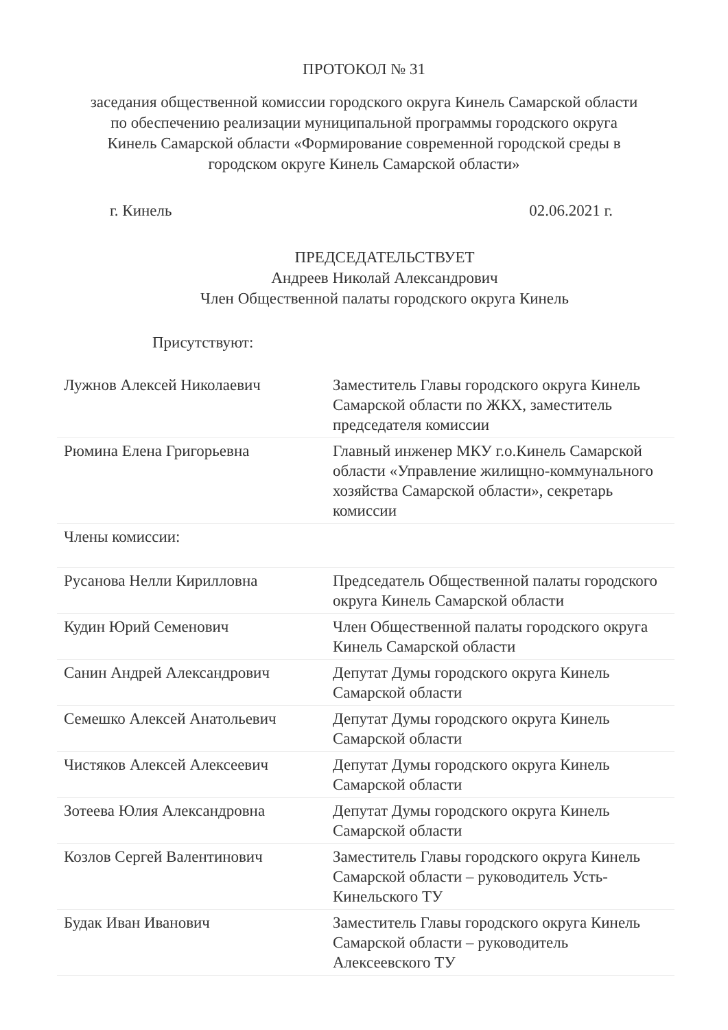ПРОТОКОЛ № 31
заседания общественной комиссии городского округа Кинель Самарской области по обеспечению реализации муниципальной программы городского округа Кинель Самарской области «Формирование современной городской среды в городском округе Кинель Самарской области»
г. Кинель 02.06.2021 г.
ПРЕДСЕДАТЕЛЬСТВУЕТ
Андреев Николай Александрович
Член Общественной палаты городского округа Кинель
Присутствуют:
| Лужнов Алексей Николаевич | Заместитель Главы городского округа Кинель Самарской области по ЖКХ, заместитель председателя комиссии |
| Рюмина Елена Григорьевна | Главный инженер МКУ г.о.Кинель Самарской области «Управление жилищно-коммунального хозяйства Самарской области», секретарь комиссии |
| Члены комиссии: | |
| Русанова Нелли Кирилловна | Председатель Общественной палаты городского округа Кинель Самарской области |
| Кудин Юрий Семенович | Член Общественной палаты городского округа Кинель Самарской области |
| Санин Андрей Александрович | Депутат Думы городского округа Кинель Самарской области |
| Семешко Алексей Анатольевич | Депутат Думы городского округа Кинель Самарской области |
| Чистяков Алексей Алексеевич | Депутат Думы городского округа Кинель Самарской области |
| Зотеева Юлия Александровна | Депутат Думы городского округа Кинель Самарской области |
| Козлов Сергей Валентинович | Заместитель Главы городского округа Кинель Самарской области – руководитель Усть-Кинельского ТУ |
| Будак Иван Иванович | Заместитель Главы городского округа Кинель Самарской области – руководитель Алексеевского ТУ |